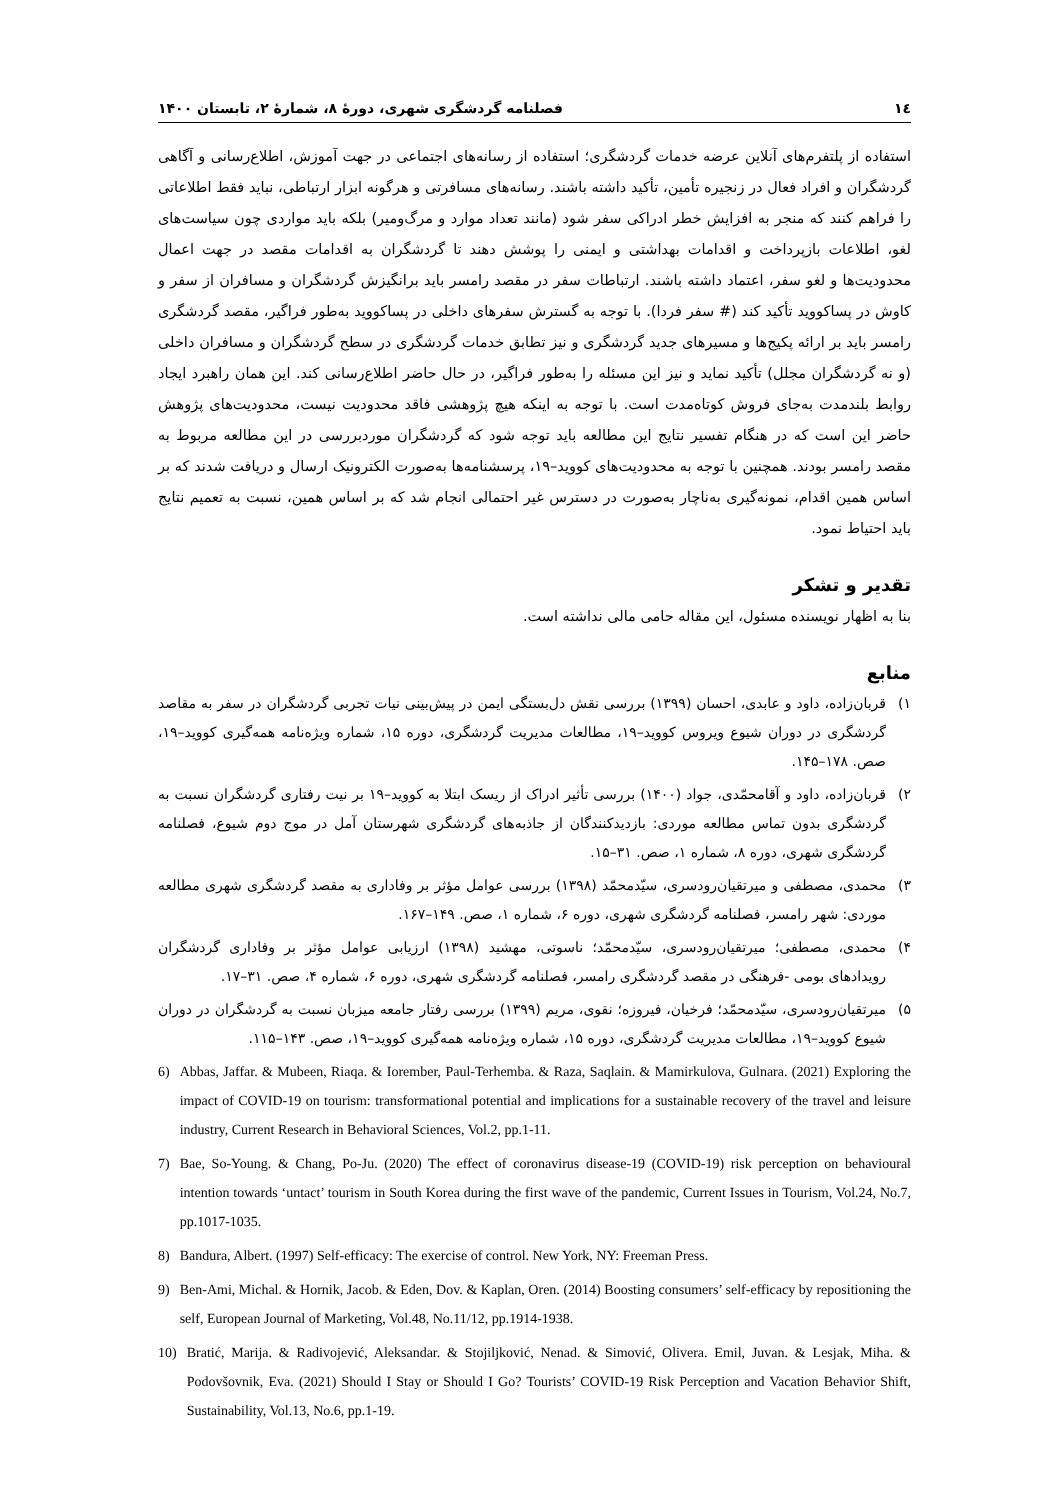۱٤ فصلنامه گردشگری شهری، دورۀ ۸، شمارۀ ۲، تابستان ۱۴۰۰
استفاده از پلتفرم‌های آنلاین عرضه خدمات گردشگری؛ استفاده از رسانه‌های اجتماعی در جهت آموزش، اطلاع‌رسانی و آگاهی گردشگران و افراد فعال در زنجیره تأمین، تأکید داشته باشند. رسانه‌های مسافرتی و هرگونه ابزار ارتباطی، نباید فقط اطلاعاتی را فراهم کنند که منجر به افزایش خطر ادراکی سفر شود (مانند تعداد موارد و مرگ‌ومیر) بلکه باید مواردی چون سیاست‌های لغو، اطلاعات بازپرداخت و اقدامات بهداشتی و ایمنی را پوشش دهند تا گردشگران به اقدامات مقصد در جهت اعمال محدودیت‌ها و لغو سفر، اعتماد داشته باشند. ارتباطات سفر در مقصد رامسر باید برانگیزش گردشگران و مسافران از سفر و کاوش در پساکووید تأکید کند (# سفر فردا). با توجه به گسترش سفرهای داخلی در پساکووید به‌طور فراگیر، مقصد گردشگری رامسر باید بر ارائه پکیج‌ها و مسیرهای جدید گردشگری و نیز تطابق خدمات گردشگری در سطح گردشگران و مسافران داخلی (و نه گردشگران مجلل) تأکید نماید و نیز این مسئله را به‌طور فراگیر، در حال حاضر اطلاع‌رسانی کند. این همان راهبرد ایجاد روابط بلندمدت به‌جای فروش کوتاه‌مدت است. با توجه به اینکه هیچ پژوهشی فاقد محدودیت نیست، محدودیت‌های پژوهش حاضر این است که در هنگام تفسیر نتایج این مطالعه باید توجه شود که گردشگران موردبررسی در این مطالعه مربوط به مقصد رامسر بودند. همچنین با توجه به محدودیت‌های کووید–۱۹، پرسشنامه‌ها به‌صورت الکترونیک ارسال و دریافت شدند که بر اساس همین اقدام، نمونه‌گیری به‌ناچار به‌صورت در دسترس غیر احتمالی انجام شد که بر اساس همین، نسبت به تعمیم نتایج باید احتیاط نمود.
تقدیر و تشکر
بنا به اظهار نویسنده مسئول، این مقاله حامی مالی نداشته است.
منابع
۱) قربان‌زاده، داود و عابدی، احسان (۱۳۹۹) بررسی نقش دل‌بستگی ایمن در پیش‌بینی نیات تجربی گردشگران در سفر به مقاصد گردشگری در دوران شیوع ویروس کووید–۱۹، مطالعات مدیریت گردشگری، دوره ۱۵، شماره ویژه‌نامه همه‌گیری کووید–۱۹، صص. ۱۷۸–۱۴۵.
۲) قربان‌زاده، داود و آقامحمّدی، جواد (۱۴۰۰) بررسی تأثیر ادراک از ریسک ابتلا به کووید–۱۹ بر نیت رفتاری گردشگران نسبت به گردشگری بدون تماس مطالعه موردی: بازدیدکنندگان از جاذبه‌های گردشگری شهرستان آمل در موج دوم شیوع، فصلنامه گردشگری شهری، دوره ۸، شماره ۱، صص. ۳۱–۱۵.
۳) محمدی، مصطفی و میرتقیان‌رودسری، سیّدمحمّد (۱۳۹۸) بررسی عوامل مؤثر بر وفاداری به مقصد گردشگری شهری مطالعه موردی: شهر رامسر، فصلنامه گردشگری شهری، دوره ۶، شماره ۱، صص. ۱۴۹–۱۶۷.
۴) محمدی، مصطفی؛ میرتقیان‌رودسری، سیّدمحمّد؛ ناسوتی، مهشید (۱۳۹۸) ارزیابی عوامل مؤثر بر وفاداری گردشگران رویدادهای بومی -فرهنگی در مقصد گردشگری رامسر، فصلنامه گردشگری شهری، دوره ۶، شماره ۴، صص. ۳۱–۱۷.
۵) میرتقیان‌رودسری، سیّدمحمّد؛ فرخیان، فیروزه؛ نقوی، مریم (۱۳۹۹) بررسی رفتار جامعه میزبان نسبت به گردشگران در دوران شیوع کووید–۱۹، مطالعات مدیریت گردشگری، دوره ۱۵، شماره ویژه‌نامه همه‌گیری کووید–۱۹، صص. ۱۴۳–۱۱۵.
6) Abbas, Jaffar. & Mubeen, Riaqa. & Iorember, Paul-Terhemba. & Raza, Saqlain. & Mamirkulova, Gulnara. (2021) Exploring the impact of COVID-19 on tourism: transformational potential and implications for a sustainable recovery of the travel and leisure industry, Current Research in Behavioral Sciences, Vol.2, pp.1-11.
7) Bae, So-Young. & Chang, Po-Ju. (2020) The effect of coronavirus disease-19 (COVID-19) risk perception on behavioural intention towards ‘untact’ tourism in South Korea during the first wave of the pandemic, Current Issues in Tourism, Vol.24, No.7, pp.1017-1035.
8) Bandura, Albert. (1997) Self-efficacy: The exercise of control. New York, NY: Freeman Press.
9) Ben-Ami, Michal. & Hornik, Jacob. & Eden, Dov. & Kaplan, Oren. (2014) Boosting consumers’ self-efficacy by repositioning the self, European Journal of Marketing, Vol.48, No.11/12, pp.1914-1938.
10) Bratić, Marija. & Radivojević, Aleksandar. & Stojiljković, Nenad. & Simović, Olivera. Emil, Juvan. & Lesjak, Miha. & Podovšovnik, Eva. (2021) Should I Stay or Should I Go? Tourists’ COVID-19 Risk Perception and Vacation Behavior Shift, Sustainability, Vol.13, No.6, pp.1-19.